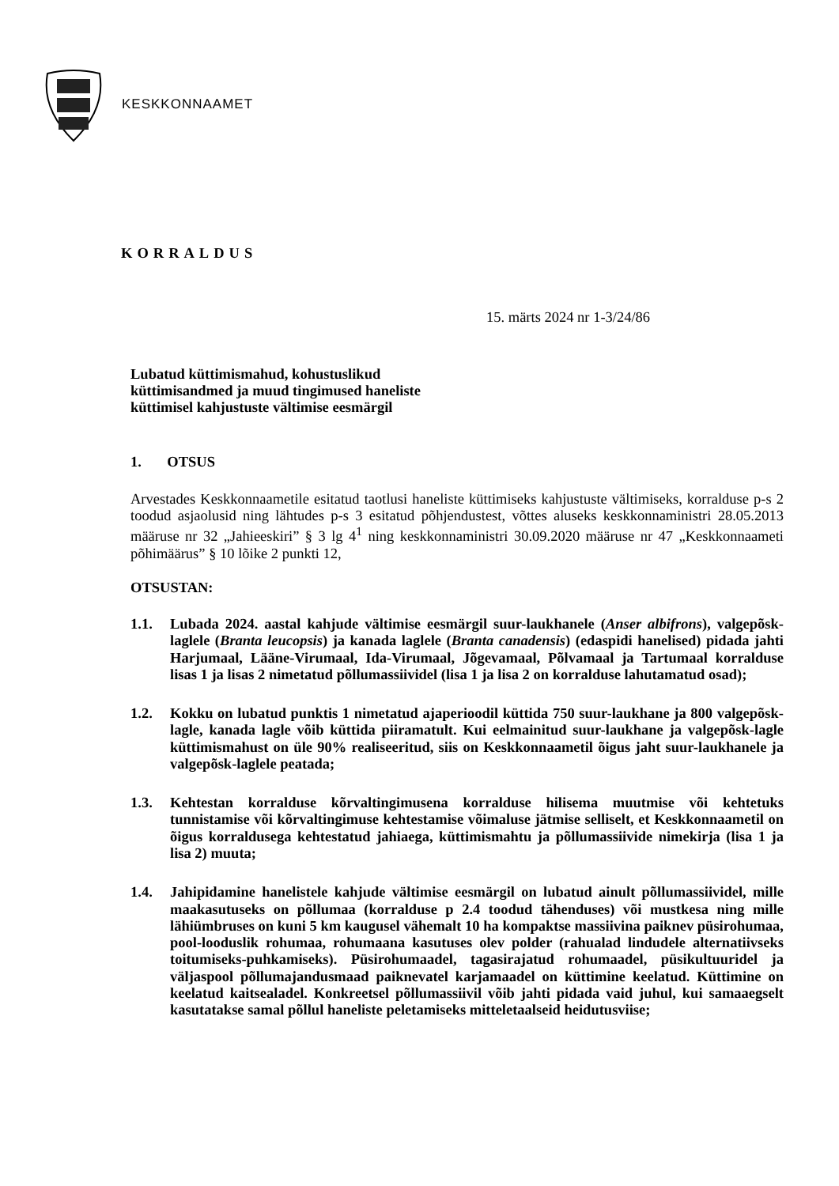KESKKONNAAMET
KORRALDUS
15. märts 2024 nr 1-3/24/86
Lubatud küttimismahud, kohustuslikud
küttimisandmed ja muud tingimused haneliste
küttimisel kahjustuste vältimise eesmärgil
1. OTSUS
Arvestades Keskkonnaametile esitatud taotlusi haneliste küttimiseks kahjustuste vältimiseks, korralduse p-s 2 toodud asjaolusid ning lähtudes p-s 3 esitatud põhjendustest, võttes aluseks keskkonnaministri 28.05.2013 määruse nr 32 „Jahieeskiri” § 3 lg 4<sup>1</sup> ning keskkonnaministri 30.09.2020 määruse nr 47 „Keskkonnaameti põhimäärus” § 10 lõike 2 punkti 12,
OTSUSTAN:
1.1. Lubada 2024. aastal kahjude vältimise eesmärgil suur-laukhanele (Anser albifrons), valgepõsk-laglele (Branta leucopsis) ja kanada laglele (Branta canadensis) (edaspidi hanelised) pidada jahti Harjumaal, Lääne-Virumaal, Ida-Virumaal, Jõgevamaal, Põlvamaal ja Tartumaal korralduse lisas 1 ja lisas 2 nimetatud põllumassiividel (lisa 1 ja lisa 2 on korralduse lahutamatud osad);
1.2. Kokku on lubatud punktis 1 nimetatud ajaperioodil küttida 750 suur-laukhane ja 800 valgepõsk-lagle, kanada lagle võib küttida piiramatult. Kui eelmainitud suur-laukhane ja valgepõsk-lagle küttimismahust on üle 90% realiseeritud, siis on Keskkonnaametil õigus jaht suur-laukhanele ja valgepõsk-laglele peatada;
1.3. Kehtestan korralduse kõrvaltingimusena korralduse hilisema muutmise või kehtetuks tunnistamise või kõrvaltingimuse kehtestamise võimaluse jätmise selliselt, et Keskkonnaametil on õigus korraldusega kehtestatud jahiaega, küttimismahtu ja põllumassiivide nimekirja (lisa 1 ja lisa 2) muuta;
1.4. Jahipidamine hanelistele kahjude vältimise eesmärgil on lubatud ainult põllumassiividel, mille maakasutuseks on põllumaa (korralduse p 2.4 toodud tähenduses) või mustkesa ning mille lähiümbruses on kuni 5 km kaugusel vähemalt 10 ha kompaktse massiivina paiknev püsirohumaa, pool-looduslik rohumaa, rohumaana kasutuses olev polder (rahualad lindudele alternatiivseks toitumiseks-puhkamiseks). Püsirohumaadel, tagasirajatud rohumaadel, püsikultuuridel ja väljaspool põllumajandusmaad paiknevatel karjamaadel on küttimine keelatud. Küttimine on keelatud kaitsealadel. Konkreetsel põllumassiivil võib jahti pidada vaid juhul, kui samaaegselt kasutatakse samal põllul haneliste peletamiseks mitteletaalseid heidutusviise;